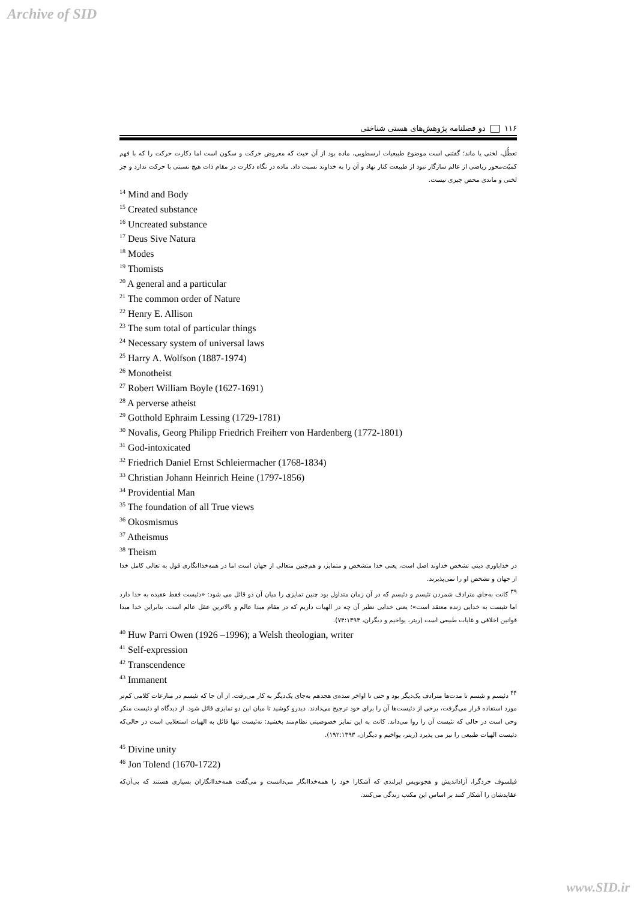Archive of SID
۱۱۶ دو فصلنامه پژوهش‌های هستی شناختی
تعطُّل، لختی یا ماند؛ گفتنی است موضوع طبیعیات ارسطویی، ماده بود از آن حیث که معروض حرکت و سکون است اما دکارت حرکت را که با فهم کمیّت‌محور ریاضی از عالم سازگار نبود از طبیعت کنار نهاد و آن را به خداوند نسبت داد. ماده در نگاه دکارت در مقام ذات هیچ نسبتی با حرکت ندارد و جز لختی و ماندی محض چیزی نیست.
<sup>14</sup> Mind and Body
<sup>15</sup> Created substance
<sup>16</sup> Uncreated substance
<sup>17</sup> Deus Sive Natura
<sup>18</sup> Modes
<sup>19</sup> Thomists
<sup>20</sup> A general and a particular
<sup>21</sup> The common order of Nature
<sup>22</sup> Henry E. Allison
<sup>23</sup> The sum total of particular things
<sup>24</sup> Necessary system of universal laws
<sup>25</sup> Harry A. Wolfson (1887-1974)
<sup>26</sup> Monotheist
<sup>27</sup> Robert William Boyle (1627-1691)
<sup>28</sup> A perverse atheist
<sup>29</sup> Gotthold Ephraim Lessing (1729-1781)
<sup>30</sup> Novalis, Georg Philipp Friedrich Freiherr von Hardenberg (1772-1801)
<sup>31</sup> God-intoxicated
<sup>32</sup> Friedrich Daniel Ernst Schleiermacher (1768-1834)
<sup>33</sup> Christian Johann Heinrich Heine (1797-1856)
<sup>34</sup> Providential Man
<sup>35</sup> The foundation of all True views
<sup>36</sup> Okosmismus
<sup>37</sup> Atheismus
<sup>38</sup> Theism
در خداباوری دینی تشخص خداوند اصل است، یعنی خدا متشخص و متمایز، و هم‌چنین متعالی از جهان است اما در همه‌خداانگاری قول به تعالی کامل خدا از جهان و تشخص او را نمی‌پذیرند.
<sup>۳۹</sup> کانت به‌جای مترادف شمردن تئیسم و دئیسم که در آن زمان متداول بود چنین تمایزی را میان آن دو قائل می شود: «دئیست فقط عقیده به خدا دارد اما تئیست به خدایی زنده معتقد است»؛ یعنی خدایی نظیر آن چه در الهیات داریم که در مقام مبدا عالم و بالاترین عقل عالم است. بنابراین خدا مبدا قوانین اخلاقی و غایات طبیعی است (ریتر، یواخیم و دیگران، ۷۴:۱۳۹۳).
<sup>40</sup> Huw Parri Owen (1926 –1996); a Welsh theologian, writer
<sup>41</sup> Self-expression
<sup>42</sup> Transcendence
<sup>43</sup> Immanent
<sup>۴۴</sup> دئیسم و تئیسم تا مدت‌ها مترادف یک‌دیگر بود و حتی تا اواخر سده‌ی هجدهم به‌جای یک‌دیگر به کار می‌رفت. از آن جا که تئیسم در منازعات کلامی کم‌تر مورد استفاده قرار می‌گرفت، برخی از دئیست‌ها آن را برای خود ترجیح می‌دادند. دیدرو کوشید تا میان این دو تمایزی قائل شود. از دیدگاه او دئیست منکر وحی است در حالی که تئیست آن را روا می‌داند. کانت به این تمایز خصوصیتی نظام‌مند بخشید: ته‌ئیست تنها قائل به الهیات استعلایی است در حالی‌که دئیست الهیات طبیعی را نیز می پذیرد (ریتر، یواخیم و دیگران، ۱۹۲:۱۳۹۳).
<sup>45</sup> Divine unity
<sup>46</sup> Jon Tolend (1670-1722)
فیلسوف خردگرا، آزاداندیش و هجونویس ایرلندی که آشکارا خود را همه‌خداانگار می‌دانست و می‌گفت همه‌خداانگاران بسیاری هستند که بی‌آن‌که عقایدشان را آشکار کنند بر اساس این مکتب زندگی می‌کنند.
www.SID.ir